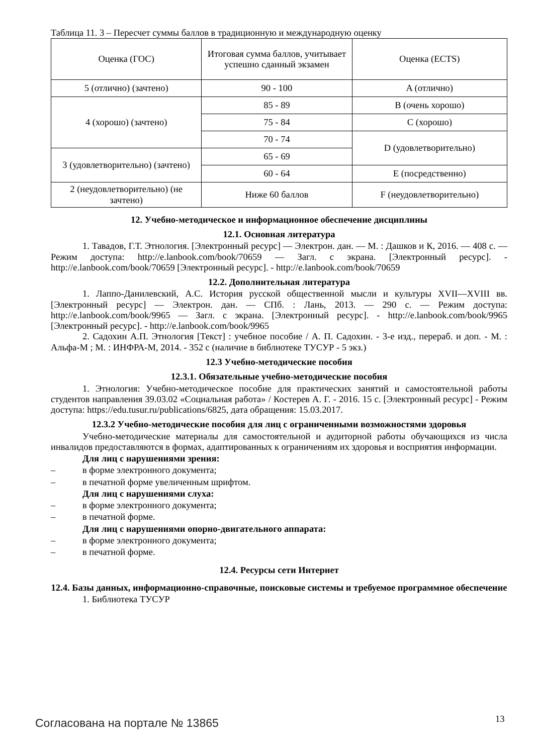Таблица 11. 3 – Пересчет суммы баллов в традиционную и международную оценку
| Оценка (ГОС) | Итоговая сумма баллов, учитывает успешно сданный экзамен | Оценка (ECTS) |
| 5 (отлично) (зачтено) | 90 - 100 | A (отлично) |
| 4 (хорошо) (зачтено) | 85 - 89 | B (очень хорошо) |
| | 75 - 84 | C (хорошо) |
| | 70 - 74 | D (удовлетворительно) |
| 3 (удовлетворительно) (зачтено) | 65 - 69 | |
| | 60 - 64 | E (посредственно) |
| 2 (неудовлетворительно) (не зачтено) | Ниже 60 баллов | F (неудовлетворительно) |
12. Учебно-методическое и информационное обеспечение дисциплины
12.1. Основная литература
1. Тавадов, Г.Т. Этнология. [Электронный ресурс] — Электрон. дан. — М. : Дашков и К, 2016. — 408 с. — Режим доступа: http://e.lanbook.com/book/70659 — Загл. с экрана. [Электронный ресурс]. - http://e.lanbook.com/book/70659 [Электронный ресурс]. - http://e.lanbook.com/book/70659
12.2. Дополнительная литература
1. Лаппо-Данилевский, А.С. История русской общественной мысли и культуры XVII—XVIII вв. [Электронный ресурс] — Электрон. дан. — СПб. : Лань, 2013. — 290 с. — Режим доступа: http://e.lanbook.com/book/9965 — Загл. с экрана. [Электронный ресурс]. - http://e.lanbook.com/book/9965 [Электронный ресурс]. - http://e.lanbook.com/book/9965
2. Садохин А.П. Этнология [Текст] : учебное пособие / А. П. Садохин. - 3-е изд., перераб. и доп. - М. : Альфа-М ; М. : ИНФРА-М, 2014. - 352 с (наличие в библиотеке ТУСУР - 5 экз.)
12.3 Учебно-методические пособия
12.3.1. Обязательные учебно-методические пособия
1. Этнология: Учебно-методическое пособие для практических занятий и самостоятельной работы студентов направления 39.03.02 «Социальная работа» / Костерев А. Г. - 2016. 15 с. [Электронный ресурс] - Режим доступа: https://edu.tusur.ru/publications/6825, дата обращения: 15.03.2017.
12.3.2 Учебно-методические пособия для лиц с ограниченными возможностями здоровья
Учебно-методические материалы для самостоятельной и аудиторной работы обучающихся из числа инвалидов предоставляются в формах, адаптированных к ограничениям их здоровья и восприятия информации.
Для лиц с нарушениями зрения:
– в форме электронного документа;
– в печатной форме увеличенным шрифтом.
Для лиц с нарушениями слуха:
– в форме электронного документа;
– в печатной форме.
Для лиц с нарушениями опорно-двигательного аппарата:
– в форме электронного документа;
– в печатной форме.
12.4. Ресурсы сети Интернет
12.4. Базы данных, информационно-справочные, поисковые системы и требуемое программное обеспечение
1. Библиотека ТУСУР
Согласована на портале № 13865 13